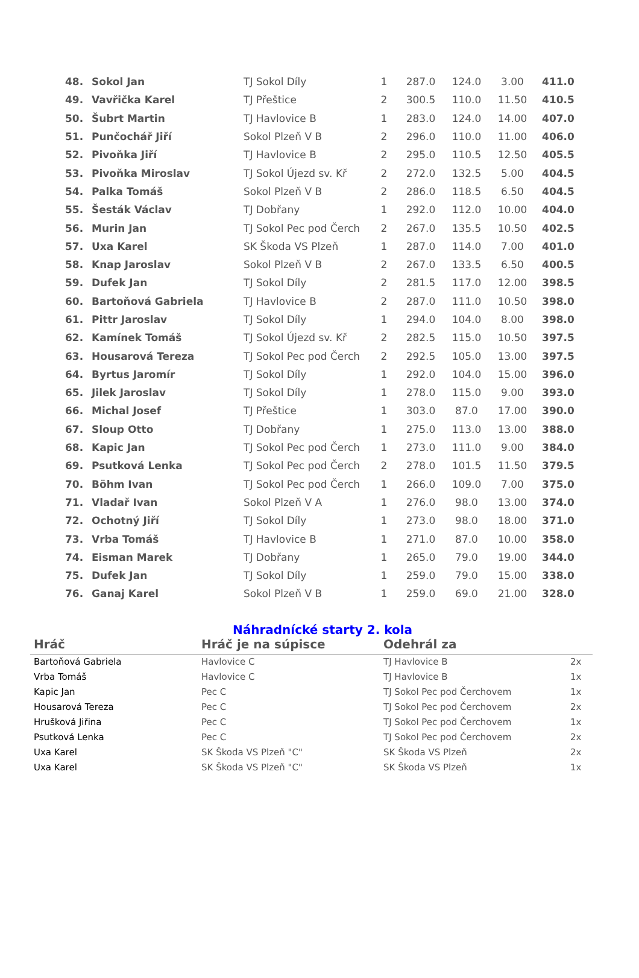| 48. | Sokol Jan | TJ Sokol Díly | 1 | 287.0 | 124.0 | 3.00 | 411.0 |
| 49. | Vavřička Karel | TJ Přeštice | 2 | 300.5 | 110.0 | 11.50 | 410.5 |
| 50. | Šubrt Martin | TJ Havlovice B | 1 | 283.0 | 124.0 | 14.00 | 407.0 |
| 51. | Punčochář Jiří | Sokol Plzeň V B | 2 | 296.0 | 110.0 | 11.00 | 406.0 |
| 52. | Pivoňka Jiří | TJ Havlovice B | 2 | 295.0 | 110.5 | 12.50 | 405.5 |
| 53. | Pivoňka Miroslav | TJ Sokol Újezd sv. Kř | 2 | 272.0 | 132.5 | 5.00 | 404.5 |
| 54. | Palka Tomáš | Sokol Plzeň V B | 2 | 286.0 | 118.5 | 6.50 | 404.5 |
| 55. | Šesták Václav | TJ Dobřany | 1 | 292.0 | 112.0 | 10.00 | 404.0 |
| 56. | Murin Jan | TJ Sokol Pec pod Čerch | 2 | 267.0 | 135.5 | 10.50 | 402.5 |
| 57. | Uxa Karel | SK Škoda VS Plzeň | 1 | 287.0 | 114.0 | 7.00 | 401.0 |
| 58. | Knap Jaroslav | Sokol Plzeň V B | 2 | 267.0 | 133.5 | 6.50 | 400.5 |
| 59. | Dufek Jan | TJ Sokol Díly | 2 | 281.5 | 117.0 | 12.00 | 398.5 |
| 60. | Bartoňová Gabriela | TJ Havlovice B | 2 | 287.0 | 111.0 | 10.50 | 398.0 |
| 61. | Pittr Jaroslav | TJ Sokol Díly | 1 | 294.0 | 104.0 | 8.00 | 398.0 |
| 62. | Kamínek Tomáš | TJ Sokol Újezd sv. Kř | 2 | 282.5 | 115.0 | 10.50 | 397.5 |
| 63. | Housarová Tereza | TJ Sokol Pec pod Čerch | 2 | 292.5 | 105.0 | 13.00 | 397.5 |
| 64. | Byrtus Jaromír | TJ Sokol Díly | 1 | 292.0 | 104.0 | 15.00 | 396.0 |
| 65. | Jilek Jaroslav | TJ Sokol Díly | 1 | 278.0 | 115.0 | 9.00 | 393.0 |
| 66. | Michal Josef | TJ Přeštice | 1 | 303.0 | 87.0 | 17.00 | 390.0 |
| 67. | Sloup Otto | TJ Dobřany | 1 | 275.0 | 113.0 | 13.00 | 388.0 |
| 68. | Kapic Jan | TJ Sokol Pec pod Čerch | 1 | 273.0 | 111.0 | 9.00 | 384.0 |
| 69. | Psutková Lenka | TJ Sokol Pec pod Čerch | 2 | 278.0 | 101.5 | 11.50 | 379.5 |
| 70. | Böhm Ivan | TJ Sokol Pec pod Čerch | 1 | 266.0 | 109.0 | 7.00 | 375.0 |
| 71. | Vladař Ivan | Sokol Plzeň V A | 1 | 276.0 | 98.0 | 13.00 | 374.0 |
| 72. | Ochotný Jiří | TJ Sokol Díly | 1 | 273.0 | 98.0 | 18.00 | 371.0 |
| 73. | Vrba Tomáš | TJ Havlovice B | 1 | 271.0 | 87.0 | 10.00 | 358.0 |
| 74. | Eisman Marek | TJ Dobřany | 1 | 265.0 | 79.0 | 19.00 | 344.0 |
| 75. | Dufek Jan | TJ Sokol Díly | 1 | 259.0 | 79.0 | 15.00 | 338.0 |
| 76. | Ganaj Karel | Sokol Plzeň V B | 1 | 259.0 | 69.0 | 21.00 | 328.0 |
Náhradnícké starty 2. kola
| Hráč | Hráč je na súpisce | Odehrál za | |
| --- | --- | --- | --- |
| Bartoňová Gabriela | Havlovice C | TJ Havlovice B | 2x |
| Vrba Tomáš | Havlovice C | TJ Havlovice B | 1x |
| Kapic Jan | Pec C | TJ Sokol Pec pod Čerchovem | 1x |
| Housarová Tereza | Pec C | TJ Sokol Pec pod Čerchovem | 2x |
| Hrušková Jiřina | Pec C | TJ Sokol Pec pod Čerchovem | 1x |
| Psutková Lenka | Pec C | TJ Sokol Pec pod Čerchovem | 2x |
| Uxa Karel | SK Škoda VS Plzeň "C" | SK Škoda VS Plzeň | 2x |
| Uxa Karel | SK Škoda VS Plzeň "C" | SK Škoda VS Plzeň | 1x |